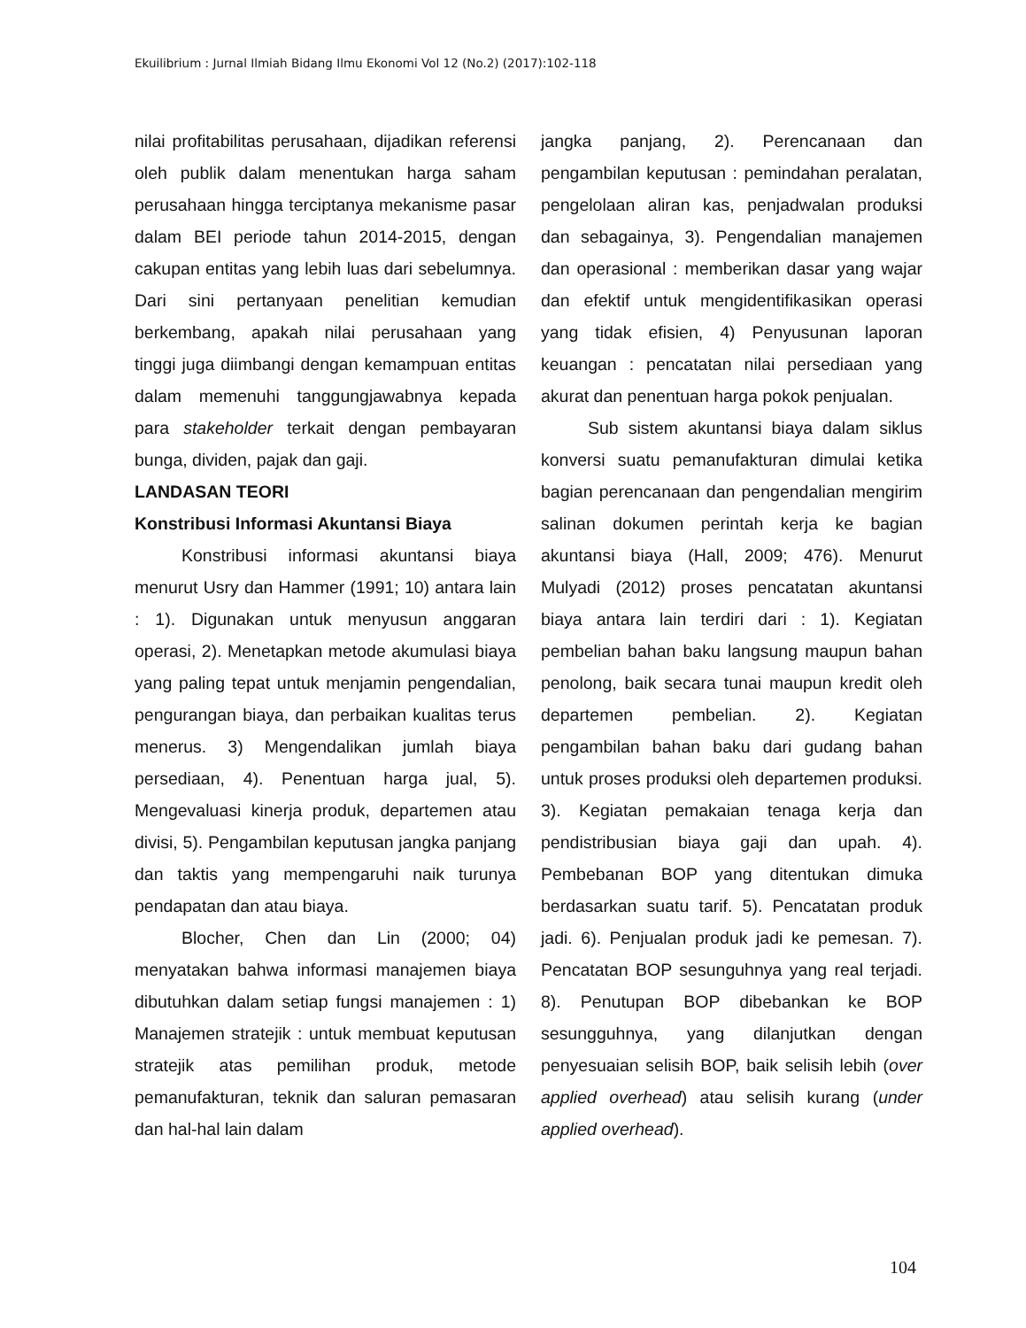Ekuilibrium : Jurnal Ilmiah Bidang Ilmu Ekonomi Vol 12 (No.2) (2017):102-118
nilai profitabilitas perusahaan, dijadikan referensi oleh publik dalam menentukan harga saham perusahaan hingga terciptanya mekanisme pasar dalam BEI periode tahun 2014-2015, dengan cakupan entitas yang lebih luas dari sebelumnya. Dari sini pertanyaan penelitian kemudian berkembang, apakah nilai perusahaan yang tinggi juga diimbangi dengan kemampuan entitas dalam memenuhi tanggungjawabnya kepada para stakeholder terkait dengan pembayaran bunga, dividen, pajak dan gaji.
LANDASAN TEORI
Konstribusi Informasi Akuntansi Biaya
Konstribusi informasi akuntansi biaya menurut Usry dan Hammer (1991; 10) antara lain : 1). Digunakan untuk menyusun anggaran operasi, 2). Menetapkan metode akumulasi biaya yang paling tepat untuk menjamin pengendalian, pengurangan biaya, dan perbaikan kualitas terus menerus. 3) Mengendalikan jumlah biaya persediaan, 4). Penentuan harga jual, 5). Mengevaluasi kinerja produk, departemen atau divisi, 5). Pengambilan keputusan jangka panjang dan taktis yang mempengaruhi naik turunya pendapatan dan atau biaya.
Blocher, Chen dan Lin (2000; 04) menyatakan bahwa informasi manajemen biaya dibutuhkan dalam setiap fungsi manajemen : 1) Manajemen stratejik : untuk membuat keputusan stratejik atas pemilihan produk, metode pemanufakturan, teknik dan saluran pemasaran dan hal-hal lain dalam
jangka panjang, 2). Perencanaan dan pengambilan keputusan : pemindahan peralatan, pengelolaan aliran kas, penjadwalan produksi dan sebagainya, 3). Pengendalian manajemen dan operasional : memberikan dasar yang wajar dan efektif untuk mengidentifikasikan operasi yang tidak efisien, 4) Penyusunan laporan keuangan : pencatatan nilai persediaan yang akurat dan penentuan harga pokok penjualan.
Sub sistem akuntansi biaya dalam siklus konversi suatu pemanufakturan dimulai ketika bagian perencanaan dan pengendalian mengirim salinan dokumen perintah kerja ke bagian akuntansi biaya (Hall, 2009; 476). Menurut Mulyadi (2012) proses pencatatan akuntansi biaya antara lain terdiri dari : 1). Kegiatan pembelian bahan baku langsung maupun bahan penolong, baik secara tunai maupun kredit oleh departemen pembelian. 2). Kegiatan pengambilan bahan baku dari gudang bahan untuk proses produksi oleh departemen produksi. 3). Kegiatan pemakaian tenaga kerja dan pendistribusian biaya gaji dan upah. 4). Pembebanan BOP yang ditentukan dimuka berdasarkan suatu tarif. 5). Pencatatan produk jadi. 6). Penjualan produk jadi ke pemesan. 7). Pencatatan BOP sesunguhnya yang real terjadi. 8). Penutupan BOP dibebankan ke BOP sesungguhnya, yang dilanjutkan dengan penyesuaian selisih BOP, baik selisih lebih (over applied overhead) atau selisih kurang (under applied overhead).
104